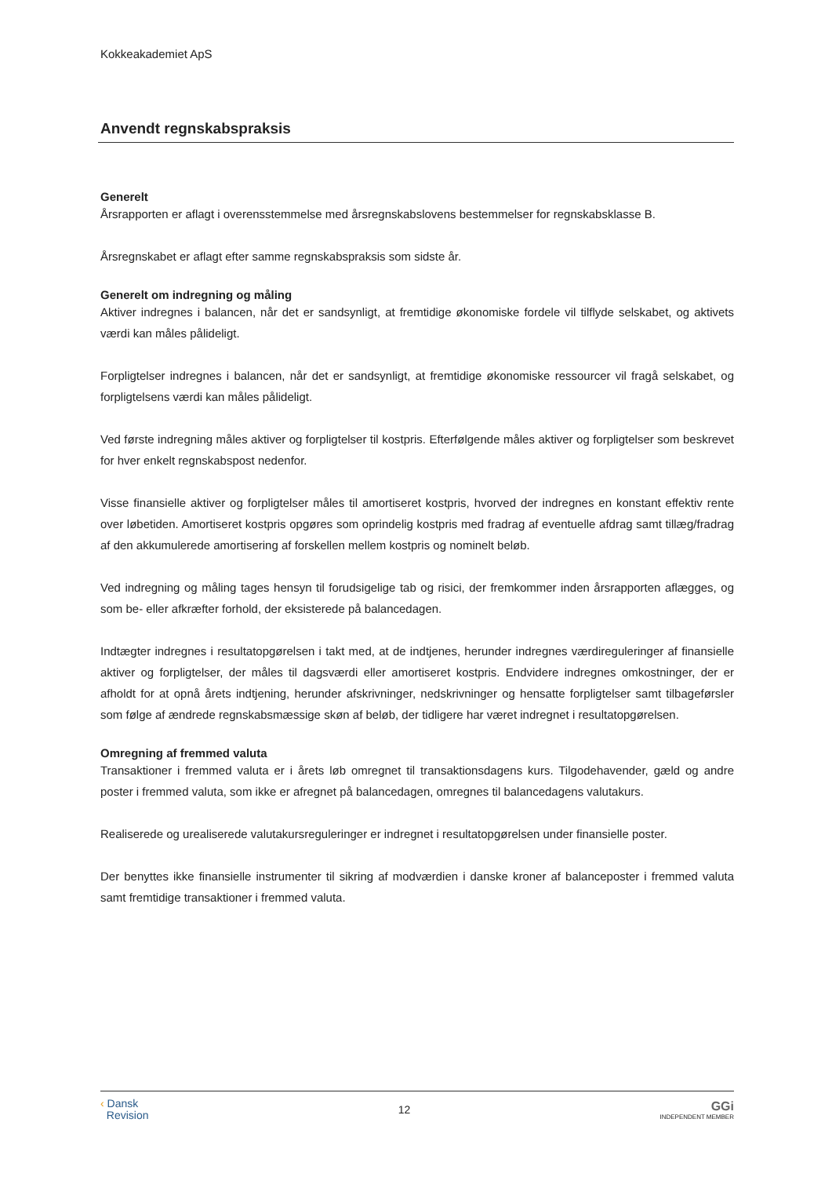Kokkeakademiet ApS
Anvendt regnskabspraksis
Generelt
Årsrapporten er aflagt i overensstemmelse med årsregnskabslovens bestemmelser for regnskabsklasse B.
Årsregnskabet er aflagt efter samme regnskabspraksis som sidste år.
Generelt om indregning og måling
Aktiver indregnes i balancen, når det er sandsynligt, at fremtidige økonomiske fordele vil tilflyde selskabet, og aktivets værdi kan måles pålideligt.
Forpligtelser indregnes i balancen, når det er sandsynligt, at fremtidige økonomiske ressourcer vil fragå selskabet, og forpligtelsens værdi kan måles pålideligt.
Ved første indregning måles aktiver og forpligtelser til kostpris. Efterfølgende måles aktiver og forpligtelser som beskrevet for hver enkelt regnskabspost nedenfor.
Visse finansielle aktiver og forpligtelser måles til amortiseret kostpris, hvorved der indregnes en konstant effektiv rente over løbetiden. Amortiseret kostpris opgøres som oprindelig kostpris med fradrag af eventuelle afdrag samt tillæg/fradrag af den akkumulerede amortisering af forskellen mellem kostpris og nominelt beløb.
Ved indregning og måling tages hensyn til forudsigelige tab og risici, der fremkommer inden årsrapporten aflægges, og som be- eller afkræfter forhold, der eksisterede på balancedagen.
Indtægter indregnes i resultatopgørelsen i takt med, at de indtjenes, herunder indregnes værdireguleringer af finansielle aktiver og forpligtelser, der måles til dagsværdi eller amortiseret kostpris. Endvidere indregnes omkostninger, der er afholdt for at opnå årets indtjening, herunder afskrivninger, nedskrivninger og hensatte forpligtelser samt tilbageførsler som følge af ændrede regnskabsmæssige skøn af beløb, der tidligere har været indregnet i resultatopgørelsen.
Omregning af fremmed valuta
Transaktioner i fremmed valuta er i årets løb omregnet til transaktionsdagens kurs. Tilgodehavender, gæld og andre poster i fremmed valuta, som ikke er afregnet på balancedagen, omregnes til balancedagens valutakurs.
Realiserede og urealiserede valutakursreguleringer er indregnet i resultatopgørelsen under finansielle poster.
Der benyttes ikke finansielle instrumenter til sikring af modværdien i danske kroner af balanceposter i fremmed valuta samt fremtidige transaktioner i fremmed valuta.
‹ Dansk
Revision
12
GGi
INDEPENDENT MEMBER